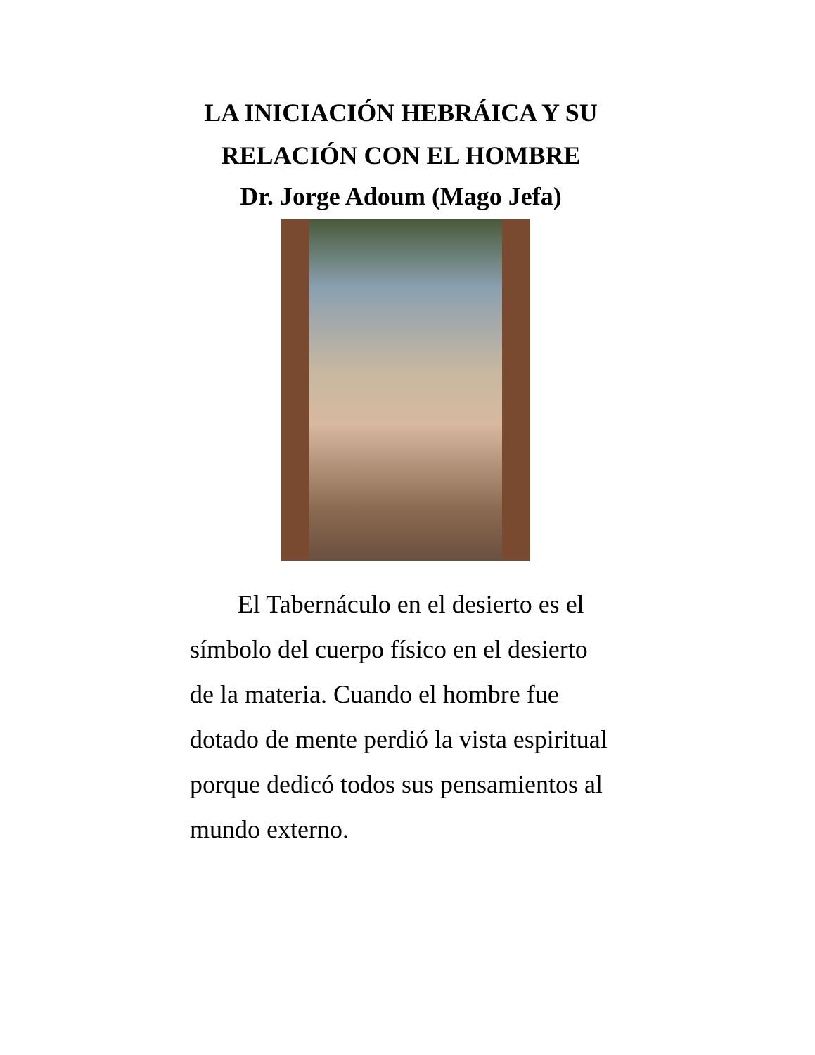LA INICIACIÓN HEBRÁICA Y SU RELACIÓN CON EL HOMBRE
Dr. Jorge Adoum (Mago Jefa)
El Tabernáculo en el desierto es el símbolo del cuerpo físico en el desierto de la materia. Cuando el hombre fue dotado de mente perdió la vista espiritual porque dedicó todos sus pensamientos al mundo externo.